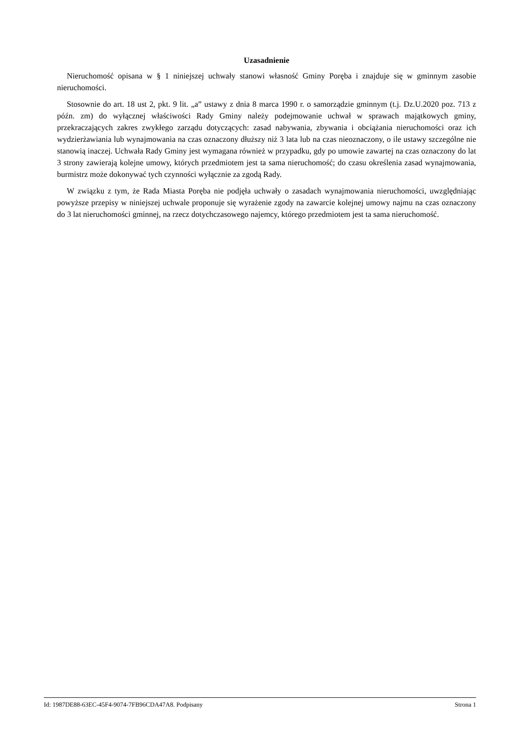Uzasadnienie
Nieruchomość opisana w § 1 niniejszej uchwały stanowi własność Gminy Poręba i znajduje się w gminnym zasobie nieruchomości.
Stosownie do art. 18 ust 2, pkt. 9 lit. „a” ustawy z dnia 8 marca 1990 r. o samorządzie gminnym (t.j. Dz.U.2020 poz. 713 z późn. zm) do wyłącznej właściwości Rady Gminy należy podejmowanie uchwał w sprawach majątkowych gminy, przekraczających zakres zwykłego zarządu dotyczących: zasad nabywania, zbywania i obciążania nieruchomości oraz ich wydzierżawiania lub wynajmowania na czas oznaczony dłuższy niż 3 lata lub na czas nieoznaczony, o ile ustawy szczególne nie stanowią inaczej. Uchwała Rady Gminy jest wymagana również w przypadku, gdy po umowie zawartej na czas oznaczony do lat 3 strony zawierają kolejne umowy, których przedmiotem jest ta sama nieruchomość; do czasu określenia zasad wynajmowania, burmistrz może dokonywać tych czynności wyłącznie za zgodą Rady.
W związku z tym, że Rada Miasta Poręba nie podjęła uchwały o zasadach wynajmowania nieruchomości, uwzględniając powyższe przepisy w niniejszej uchwale proponuje się wyrażenie zgody na zawarcie kolejnej umowy najmu na czas oznaczony do 3 lat nieruchomości gminnej, na rzecz dotychczasowego najemcy, którego przedmiotem jest ta sama nieruchomość.
Id: 1987DE88-63EC-45F4-9074-7FB96CDA47A8. Podpisany Strona 1